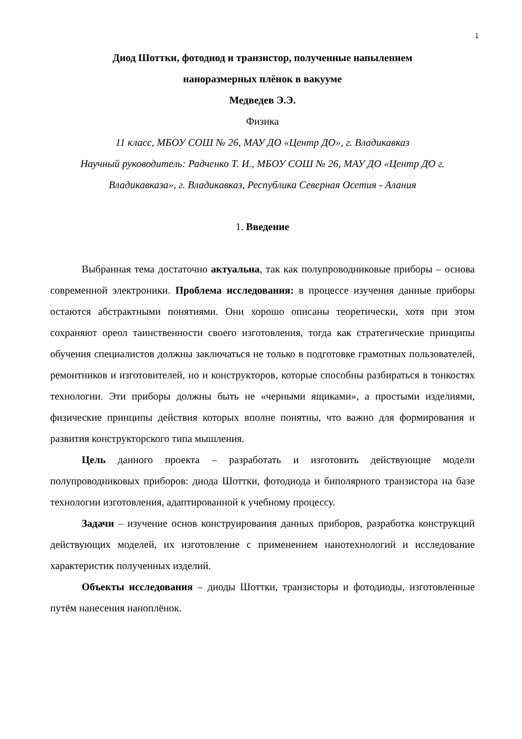1
Диод Шоттки, фотодиод и транзистор, полученные напылением
наноразмерных плёнок в вакууме
Медведев Э.Э.
Физика
11 класс, МБОУ СОШ № 26, МАУ ДО «Центр ДО», г. Владикавказ
Научный руководитель: Радченко Т. И., МБОУ СОШ № 26, МАУ ДО «Центр ДО г. Владикавказа», г. Владикавказ, Республика Северная Осетия - Алания
1. Введение
Выбранная тема достаточно актуальна, так как полупроводниковые приборы – основа современной электроники. Проблема исследования: в процессе изучения данные приборы остаются абстрактными понятиями. Они хорошо описаны теоретически, хотя при этом сохраняют ореол таинственности своего изготовления, тогда как стратегические принципы обучения специалистов должны заключаться не только в подготовке грамотных пользователей, ремонтников и изготовителей, но и конструкторов, которые способны разбираться в тонкостях технологии. Эти приборы должны быть не «черными ящиками», а простыми изделиями, физические принципы действия которых вполне понятны, что важно для формирования и развития конструкторского типа мышления.
Цель данного проекта – разработать и изготовить действующие модели полупроводниковых приборов: диода Шоттки, фотодиода и биполярного транзистора на базе технологии изготовления, адаптированной к учебному процессу.
Задачи – изучение основ конструирования данных приборов, разработка конструкций действующих моделей, их изготовление с применением нанотехнологий и исследование характеристик полученных изделий.
Объекты исследования – диоды Шоттки, транзисторы и фотодиоды, изготовленные путём нанесения наноплёнок.